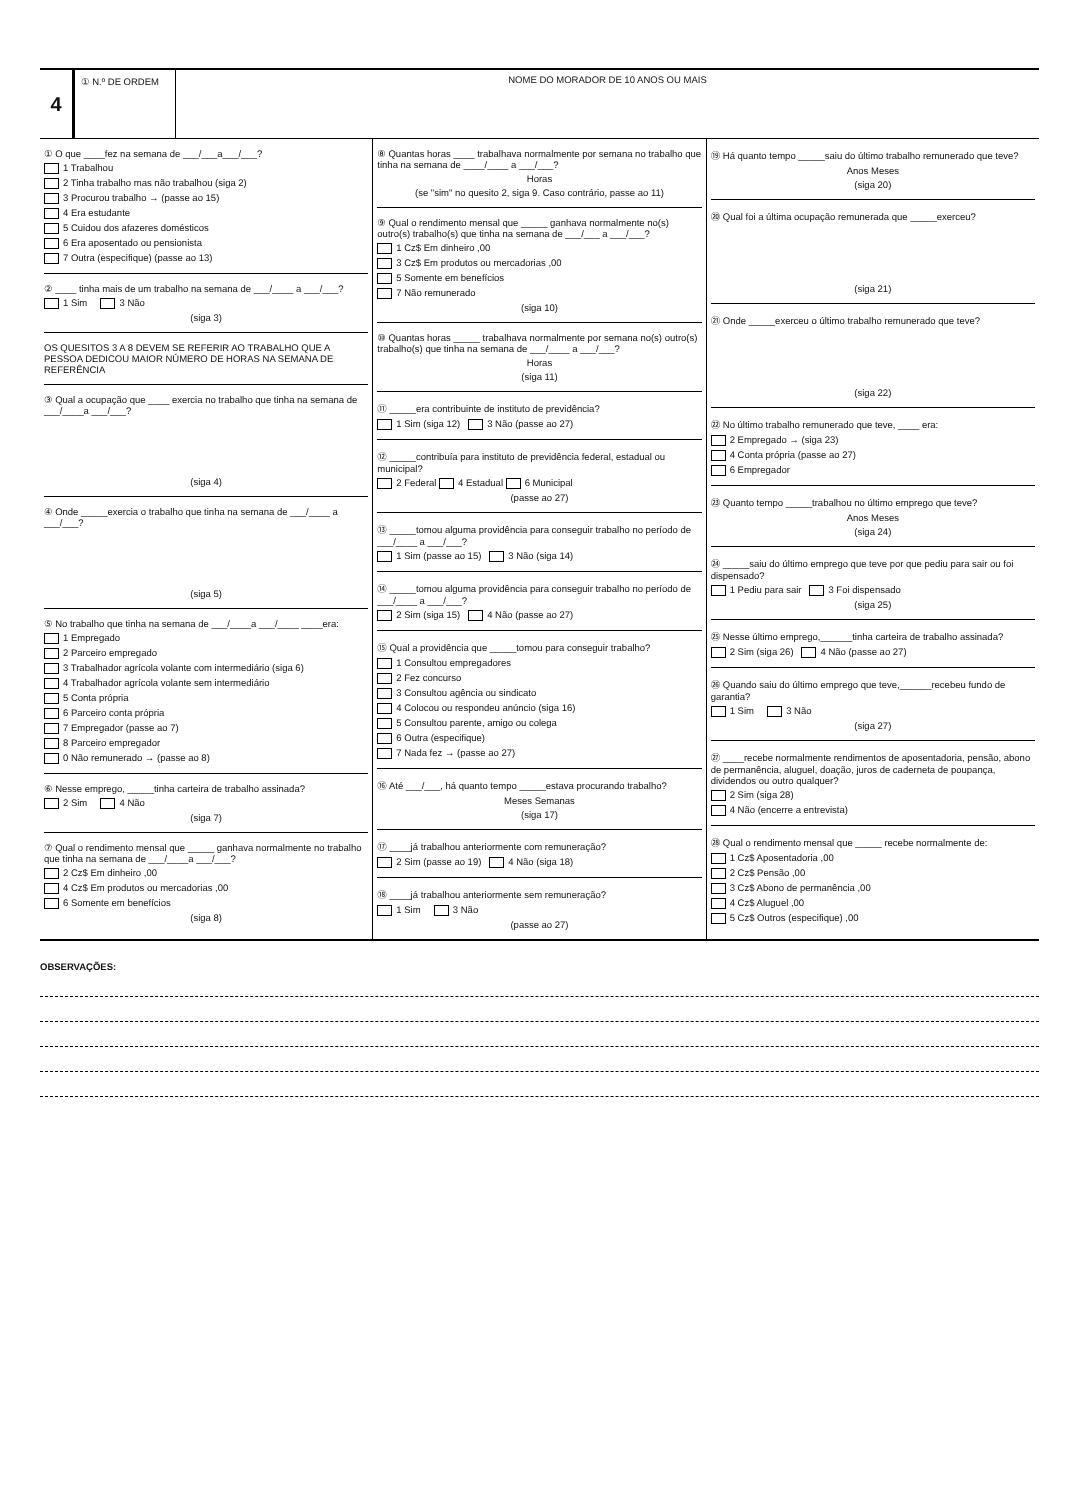4
① N.º DE ORDEM NOME DO MORADOR DE 10 ANOS OU MAIS
① O que ____fez na semana de ___/___a___/___?
1 Trabalhou
2 Tinha trabalho mas não trabalhou (siga 2)
3 Procurou trabalho → (passe ao 15)
4 Era estudante
5 Cuidou dos afazeres domésticos
6 Era aposentado ou pensionista
7 Outra (especifique) (passe ao 13)
② ____ tinha mais de um trabalho na semana de ___/____ a ___/___?
1 Sim 3 Não
(siga 3)
OS QUESITOS 3 A 8 DEVEM SE REFERIR AO TRABALHO QUE A PESSOA DEDICOU MAIOR NÚMERO DE HORAS NA SEMANA DE REFERÊNCIA
③ Qual a ocupação que ____ exercia no trabalho que tinha na semana de ___/____a ___/___?
(siga 4)
④ Onde _____exercia o trabalho que tinha na semana de ___/____ a ___/___?
(siga 5)
⑤ No trabalho que tinha na semana de ___/____a ___/____ ____era:
1 Empregado
2 Parceiro empregado
3 Trabalhador agrícola volante com intermediário (siga 6)
4 Trabalhador agrícola volante sem intermediário
5 Conta própria
6 Parceiro conta própria
7 Empregador (passe ao 7)
8 Parceiro empregador
0 Não remunerado → (passe ao 8)
⑥ Nesse emprego, _____tinha carteira de trabalho assinada?
2 Sim 4 Não
(siga 7)
⑦ Qual o rendimento mensal que _____ ganhava normalmente no trabalho que tinha na semana de ___/____a ___/___?
2 Cz$ Em dinheiro ,00
4 Cz$ Em produtos ou mercadorias ,00
6 Somente em benefícios
(siga 8)
⑧ Quantas horas ____ trabalhava normalmente por semana no trabalho que tinha na semana de ____/____ a ___/___?
Horas
(se "sim" no quesito 2, siga 9. Caso contrário, passe ao 11)
⑨ Qual o rendimento mensal que _____ ganhava normalmente no(s) outro(s) trabalho(s) que tinha na semana de ___/___ a ___/___?
1 Cz$ Em dinheiro ,00
3 Cz$ Em produtos ou mercadorias ,00
5 Somente em benefícios
7 Não remunerado
(siga 10)
⑩ Quantas horas _____ trabalhava normalmente por semana no(s) outro(s) trabalho(s) que tinha na semana de ___/____ a ___/___?
Horas
(siga 11)
⑪ _____era contribuinte de instituto de previdência?
1 Sim (siga 12) 3 Não (passe ao 27)
⑫ _____contribuía para instituto de previdência federal, estadual ou municipal?
2 Federal 4 Estadual 6 Municipal
(passe ao 27)
⑬ _____tomou alguma providência para conseguir trabalho no período de ___/____ a ___/___?
1 Sim (passe ao 15) 3 Não (siga 14)
⑭ _____tomou alguma providência para conseguir trabalho no período de ___/____ a ___/___?
2 Sim (siga 15) 4 Não (passe ao 27)
⑮ Qual a providência que _____tomou para conseguir trabalho?
1 Consultou empregadores
2 Fez concurso
3 Consultou agência ou sindicato
4 Colocou ou respondeu anúncio (siga 16)
5 Consultou parente, amigo ou colega
6 Outra (especifique)
7 Nada fez → (passe ao 27)
⑯ Até ___/___, há quanto tempo _____estava procurando trabalho?
Meses Semanas
(siga 17)
⑰ ____já trabalhou anteriormente com remuneração?
2 Sim (passe ao 19) 4 Não (siga 18)
⑱ ____já trabalhou anteriormente sem remuneração?
1 Sim 3 Não
(passe ao 27)
⑲ Há quanto tempo _____saiu do último trabalho remunerado que teve?
Anos Meses
(siga 20)
⑳ Qual foi a última ocupação remunerada que _____exerceu?
(siga 21)
㉑ Onde _____exerceu o último trabalho remunerado que teve?
(siga 22)
㉒ No último trabalho remunerado que teve, ____ era:
2 Empregado → (siga 23)
4 Conta própria (passe ao 27)
6 Empregador
㉓ Quanto tempo _____trabalhou no último emprego que teve?
Anos Meses
(siga 24)
㉔ _____saiu do último emprego que teve por que pediu para sair ou foi dispensado?
1 Pediu para sair 3 Foi dispensado
(siga 25)
㉕ Nesse último emprego,______tinha carteira de trabalho assinada?
2 Sim (siga 26) 4 Não (passe ao 27)
㉖ Quando saiu do último emprego que teve,______recebeu fundo de garantia?
1 Sim 3 Não
(siga 27)
㉗ ____recebe normalmente rendimentos de aposentadoria, pensão, abono de permanência, aluguel, doação, juros de caderneta de poupança, dividendos ou outro qualquer?
2 Sim (siga 28)
4 Não (encerre a entrevista)
㉘ Qual o rendimento mensal que _____ recebe normalmente de:
1 Cz$ Aposentadoria ,00
2 Cz$ Pensão ,00
3 Cz$ Abono de permanência ,00
4 Cz$ Aluguel ,00
5 Cz$ Outros (especifique) ,00
OBSERVAÇÕES: